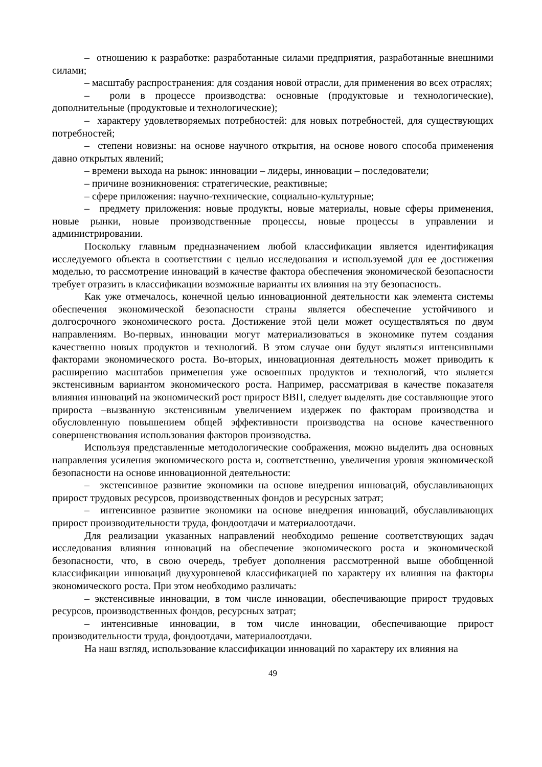– отношению к разработке: разработанные силами предприятия, разработанные внешними силами;
– масштабу распространения: для создания новой отрасли, для применения во всех отраслях;
– роли в процессе производства: основные (продуктовые и технологические), дополнительные (продуктовые и технологические);
– характеру удовлетворяемых потребностей: для новых потребностей, для существующих потребностей;
– степени новизны: на основе научного открытия, на основе нового способа применения давно открытых явлений;
– времени выхода на рынок: инновации – лидеры, инновации – последователи;
– причине возникновения: стратегические, реактивные;
– сфере приложения: научно-технические, социально-культурные;
– предмету приложения: новые продукты, новые материалы, новые сферы применения, новые рынки, новые производственные процессы, новые процессы в управлении и администрировании.
Поскольку главным предназначением любой классификации является идентификация исследуемого объекта в соответствии с целью исследования и используемой для ее достижения моделью, то рассмотрение инноваций в качестве фактора обеспечения экономической безопасности требует отразить в классификации возможные варианты их влияния на эту безопасность.
Как уже отмечалось, конечной целью инновационной деятельности как элемента системы обеспечения экономической безопасности страны является обеспечение устойчивого и долгосрочного экономического роста. Достижение этой цели может осуществляться по двум направлениям. Во-первых, инновации могут материализоваться в экономике путем создания качественно новых продуктов и технологий. В этом случае они будут являться интенсивными факторами экономического роста. Во-вторых, инновационная деятельность может приводить к расширению масштабов применения уже освоенных продуктов и технологий, что является экстенсивным вариантом экономического роста. Например, рассматривая в качестве показателя влияния инноваций на экономический рост прирост ВВП, следует выделять две составляющие этого прироста –вызванную экстенсивным увеличением издержек по факторам производства и обусловленную повышением общей эффективности производства на основе качественного совершенствования использования факторов производства.
Используя представленные методологические соображения, можно выделить два основных направления усиления экономического роста и, соответственно, увеличения уровня экономической безопасности на основе инновационной деятельности:
– экстенсивное развитие экономики на основе внедрения инноваций, обуславливающих прирост трудовых ресурсов, производственных фондов и ресурсных затрат;
– интенсивное развитие экономики на основе внедрения инноваций, обуславливающих прирост производительности труда, фондоотдачи и материалоотдачи.
Для реализации указанных направлений необходимо решение соответствующих задач исследования влияния инноваций на обеспечение экономического роста и экономической безопасности, что, в свою очередь, требует дополнения рассмотренной выше обобщенной классификации инноваций двухуровневой классификацией по характеру их влияния на факторы экономического роста. При этом необходимо различать:
– экстенсивные инновации, в том числе инновации, обеспечивающие прирост трудовых ресурсов, производственных фондов, ресурсных затрат;
– интенсивные инновации, в том числе инновации, обеспечивающие прирост производительности труда, фондоотдачи, материалоотдачи.
На наш взгляд, использование классификации инноваций по характеру их влияния на
49